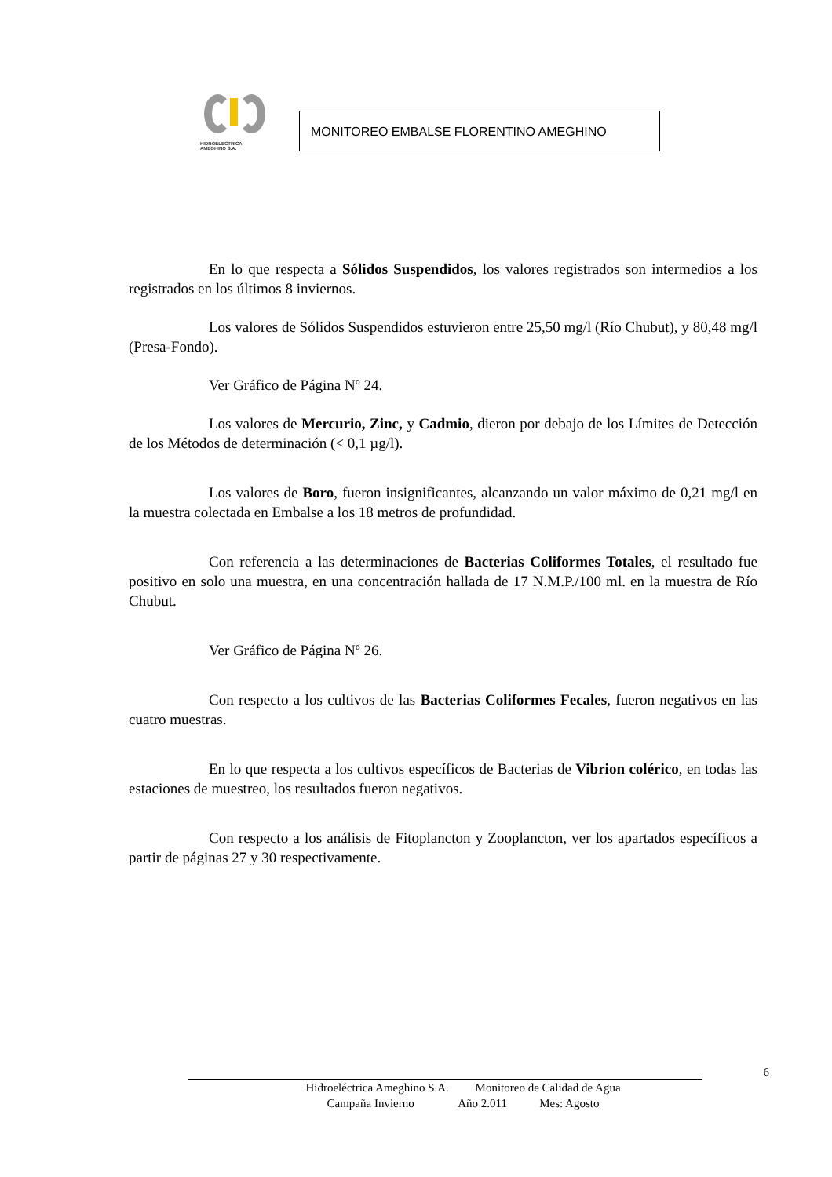HIDROELECTRICA
AMEGHINO S.A.
MONITOREO EMBALSE FLORENTINO AMEGHINO
En lo que respecta a Sólidos Suspendidos, los valores registrados son intermedios a los registrados en los últimos 8 inviernos.
Los valores de Sólidos Suspendidos estuvieron entre 25,50 mg/l (Río Chubut), y 80,48 mg/l (Presa-Fondo).
Ver Gráfico de Página Nº 24.
Los valores de Mercurio, Zinc, y Cadmio, dieron por debajo de los Límites de Detección de los Métodos de determinación (< 0,1 µg/l).
Los valores de Boro, fueron insignificantes, alcanzando un valor máximo de 0,21 mg/l en la muestra colectada en Embalse a los 18 metros de profundidad.
Con referencia a las determinaciones de Bacterias Coliformes Totales, el resultado fue positivo en solo una muestra, en una concentración hallada de 17 N.M.P./100 ml. en la muestra de Río Chubut.
Ver Gráfico de Página Nº 26.
Con respecto a los cultivos de las Bacterias Coliformes Fecales, fueron negativos en las cuatro muestras.
En lo que respecta a los cultivos específicos de Bacterias de Vibrion colérico, en todas las estaciones de muestreo, los resultados fueron negativos.
Con respecto a los análisis de Fitoplancton y Zooplancton, ver los apartados específicos a partir de páginas 27 y 30 respectivamente.
6
Hidroeléctrica Ameghino S.A. Monitoreo de Calidad de Agua
Campaña Invierno Año 2.011 Mes: Agosto